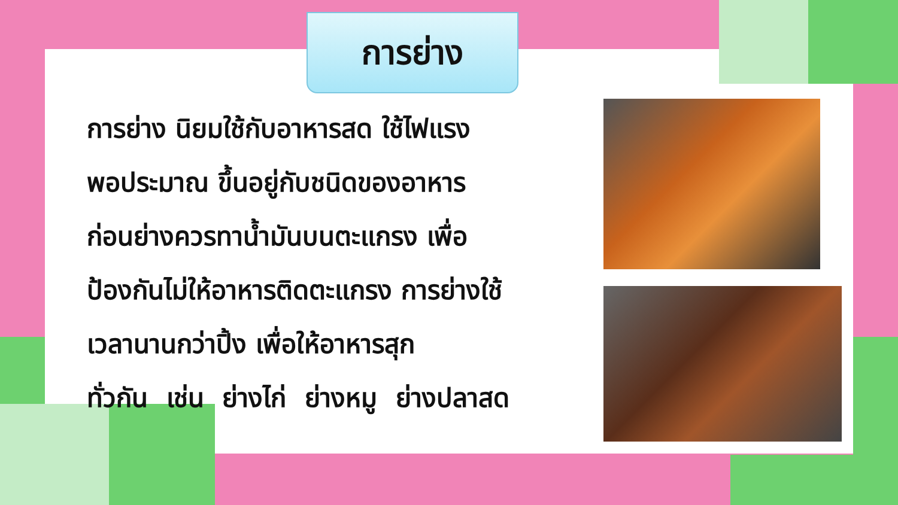การย่าง
การย่าง นิยมใช้กับอาหารสด ใช้ไฟแรง
พอประมาณ ขึ้นอยู่กับชนิดของอาหาร
ก่อนย่างควรทาน้ำมันบนตะแกรง เพื่อ
ป้องกันไม่ให้อาหารติดตะแกรง การย่างใช้
เวลานานกว่าปิ้ง เพื่อให้อาหารสุก
ทั่วกัน เช่น ย่างไก่ ย่างหมู ย่างปลาสด